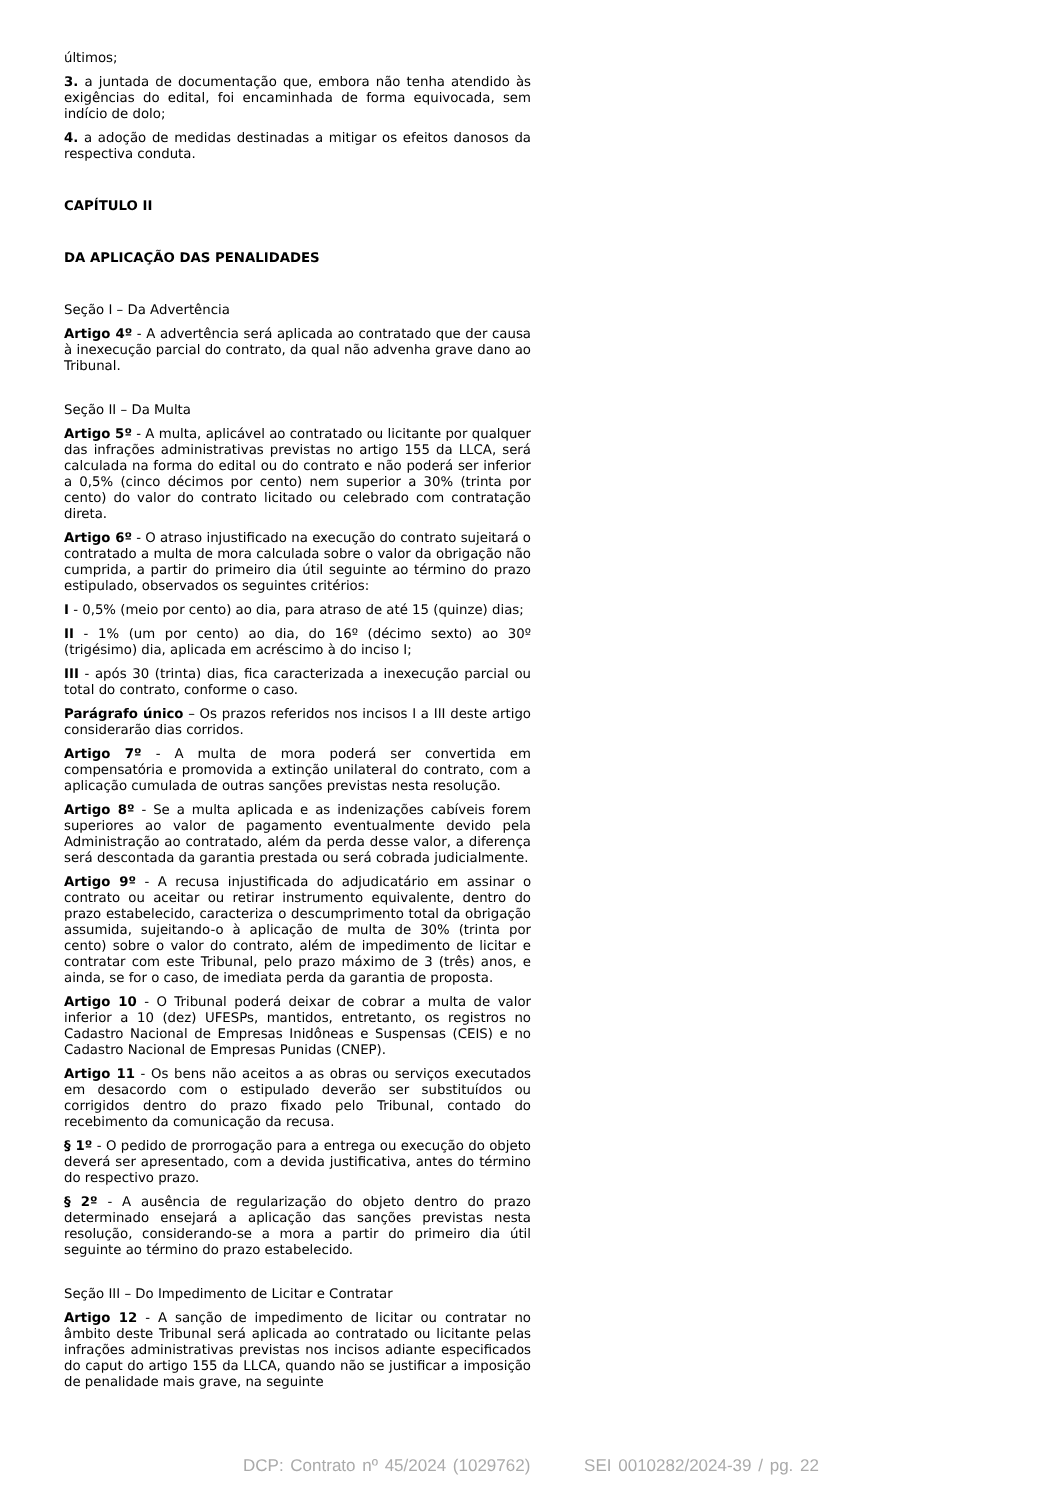últimos;
3. a juntada de documentação que, embora não tenha atendido às exigências do edital, foi encaminhada de forma equivocada, sem indício de dolo;
4. a adoção de medidas destinadas a mitigar os efeitos danosos da respectiva conduta.
CAPÍTULO II
DA APLICAÇÃO DAS PENALIDADES
Seção I – Da Advertência
Artigo 4º - A advertência será aplicada ao contratado que der causa à inexecução parcial do contrato, da qual não advenha grave dano ao Tribunal.
Seção II – Da Multa
Artigo 5º - A multa, aplicável ao contratado ou licitante por qualquer das infrações administrativas previstas no artigo 155 da LLCA, será calculada na forma do edital ou do contrato e não poderá ser inferior a 0,5% (cinco décimos por cento) nem superior a 30% (trinta por cento) do valor do contrato licitado ou celebrado com contratação direta.
Artigo 6º - O atraso injustificado na execução do contrato sujeitará o contratado a multa de mora calculada sobre o valor da obrigação não cumprida, a partir do primeiro dia útil seguinte ao término do prazo estipulado, observados os seguintes critérios:
I - 0,5% (meio por cento) ao dia, para atraso de até 15 (quinze) dias;
II - 1% (um por cento) ao dia, do 16º (décimo sexto) ao 30º (trigésimo) dia, aplicada em acréscimo à do inciso I;
III - após 30 (trinta) dias, fica caracterizada a inexecução parcial ou total do contrato, conforme o caso.
Parágrafo único – Os prazos referidos nos incisos I a III deste artigo considerarão dias corridos.
Artigo 7º - A multa de mora poderá ser convertida em compensatória e promovida a extinção unilateral do contrato, com a aplicação cumulada de outras sanções previstas nesta resolução.
Artigo 8º - Se a multa aplicada e as indenizações cabíveis forem superiores ao valor de pagamento eventualmente devido pela Administração ao contratado, além da perda desse valor, a diferença será descontada da garantia prestada ou será cobrada judicialmente.
Artigo 9º - A recusa injustificada do adjudicatário em assinar o contrato ou aceitar ou retirar instrumento equivalente, dentro do prazo estabelecido, caracteriza o descumprimento total da obrigação assumida, sujeitando-o à aplicação de multa de 30% (trinta por cento) sobre o valor do contrato, além de impedimento de licitar e contratar com este Tribunal, pelo prazo máximo de 3 (três) anos, e ainda, se for o caso, de imediata perda da garantia de proposta.
Artigo 10 - O Tribunal poderá deixar de cobrar a multa de valor inferior a 10 (dez) UFESPs, mantidos, entretanto, os registros no Cadastro Nacional de Empresas Inidôneas e Suspensas (CEIS) e no Cadastro Nacional de Empresas Punidas (CNEP).
Artigo 11 - Os bens não aceitos a as obras ou serviços executados em desacordo com o estipulado deverão ser substituídos ou corrigidos dentro do prazo fixado pelo Tribunal, contado do recebimento da comunicação da recusa.
§ 1º - O pedido de prorrogação para a entrega ou execução do objeto deverá ser apresentado, com a devida justificativa, antes do término do respectivo prazo.
§ 2º - A ausência de regularização do objeto dentro do prazo determinado ensejará a aplicação das sanções previstas nesta resolução, considerando-se a mora a partir do primeiro dia útil seguinte ao término do prazo estabelecido.
Seção III – Do Impedimento de Licitar e Contratar
Artigo 12 - A sanção de impedimento de licitar ou contratar no âmbito deste Tribunal será aplicada ao contratado ou licitante pelas infrações administrativas previstas nos incisos adiante especificados do caput do artigo 155 da LLCA, quando não se justificar a imposição de penalidade mais grave, na seguinte
DCP: Contrato nº 45/2024 (1029762) SEI 0010282/2024-39 / pg. 22